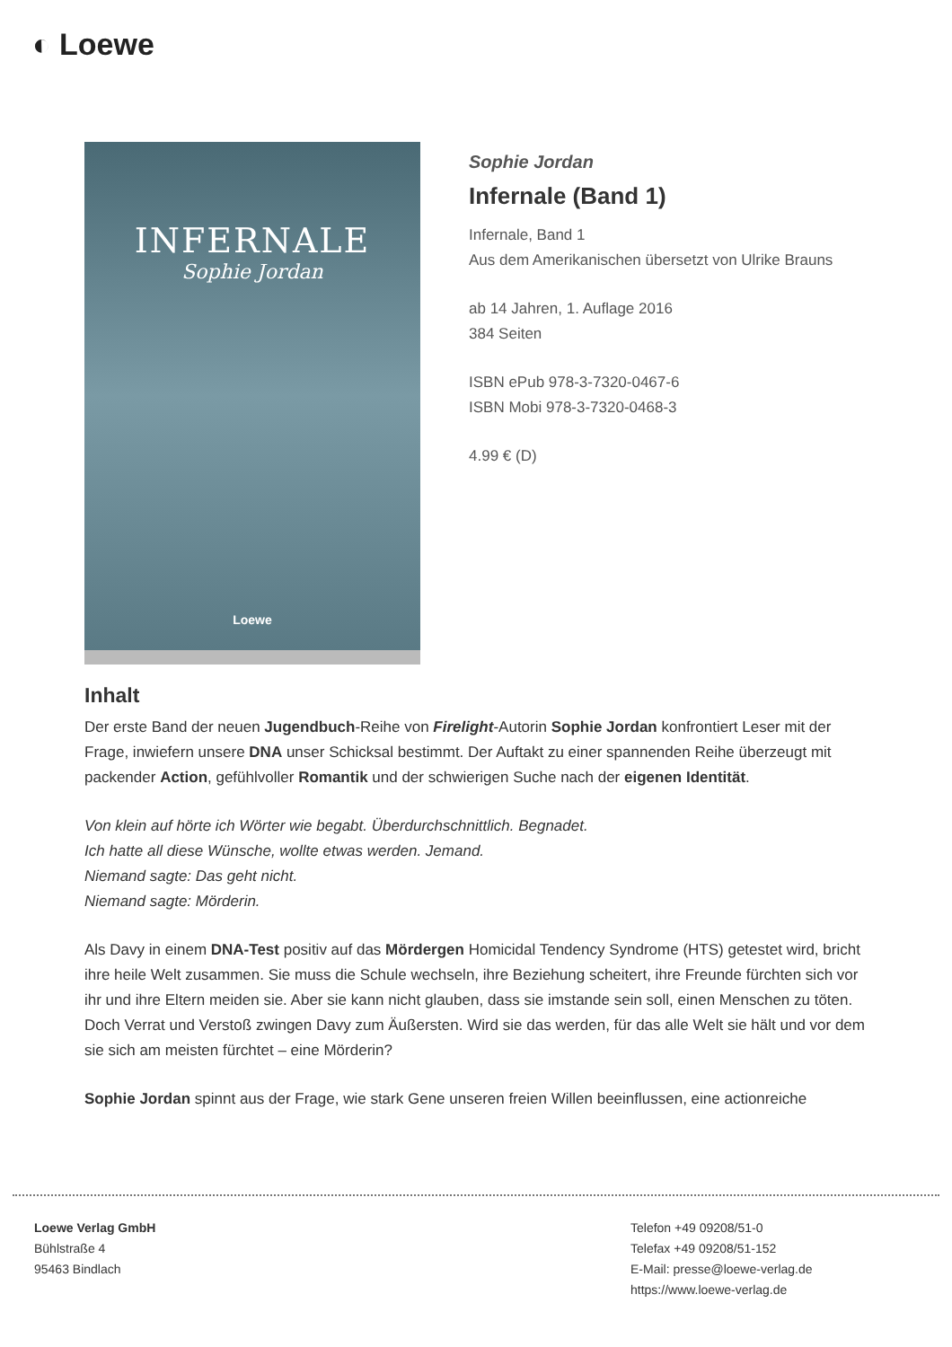◐ Loewe
INFERNALE
Sophie Jordan
Loewe
Sophie Jordan
Infernale (Band 1)
Infernale, Band 1
Aus dem Amerikanischen übersetzt von Ulrike Brauns
ab 14 Jahren, 1. Auflage 2016
384 Seiten
ISBN ePub 978-3-7320-0467-6
ISBN Mobi 978-3-7320-0468-3
4.99 € (D)
Inhalt
Der erste Band der neuen Jugendbuch-Reihe von Firelight-Autorin Sophie Jordan konfrontiert Leser mit der Frage, inwiefern unsere DNA unser Schicksal bestimmt. Der Auftakt zu einer spannenden Reihe überzeugt mit packender Action, gefühlvoller Romantik und der schwierigen Suche nach der eigenen Identität.
Von klein auf hörte ich Wörter wie begabt. Überdurchschnittlich. Begnadet.
Ich hatte all diese Wünsche, wollte etwas werden. Jemand.
Niemand sagte: Das geht nicht.
Niemand sagte: Mörderin.
Als Davy in einem DNA-Test positiv auf das Mördergen Homicidal Tendency Syndrome (HTS) getestet wird, bricht ihre heile Welt zusammen. Sie muss die Schule wechseln, ihre Beziehung scheitert, ihre Freunde fürchten sich vor ihr und ihre Eltern meiden sie. Aber sie kann nicht glauben, dass sie imstande sein soll, einen Menschen zu töten. Doch Verrat und Verstoß zwingen Davy zum Äußersten. Wird sie das werden, für das alle Welt sie hält und vor dem sie sich am meisten fürchtet – eine Mörderin?
Sophie Jordan spinnt aus der Frage, wie stark Gene unseren freien Willen beeinflussen, eine actionreiche
Loewe Verlag GmbH
Bühlstraße 4
95463 Bindlach
Telefon +49 09208/51-0
Telefax +49 09208/51-152
E-Mail: presse@loewe-verlag.de
https://www.loewe-verlag.de